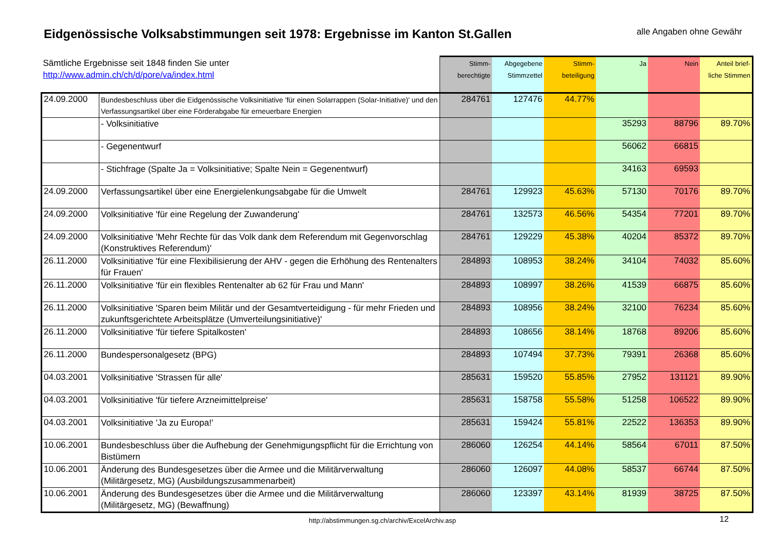Eidgenössische Volksabstimmungen seit 1978: Ergebnisse im Kanton St.Gallen
alle Angaben ohne Gewähr
| Sämtliche Ergebnisse seit 1848 finden Sie unter http://www.admin.ch/ch/d/pore/va/index.html | | Stimm- berechtigte | Abgegebene Stimmzettel | Stimm- beteiligung | Ja | Nein | Anteil brief- liche Stimmen |
| --- | --- | --- | --- | --- | --- | --- | --- |
| 24.09.2000 | Bundesbeschluss über die Eidgenössische Volksinitiative 'für einen Solarrappen (Solar-Initiative)' und den Verfassungsartikel über eine Förderabgabe für erneuerbare Energien | 284761 | 127476 | 44.77% | | | |
| | - Volksinitiative | | | | 35293 | 88796 | 89.70% |
| | - Gegenentwurf | | | | 56062 | 66815 | |
| | - Stichfrage (Spalte Ja = Volksinitiative; Spalte Nein = Gegenentwurf) | | | | 34163 | 69593 | |
| 24.09.2000 | Verfassungsartikel über eine Energielenkungsabgabe für die Umwelt | 284761 | 129923 | 45.63% | 57130 | 70176 | 89.70% |
| 24.09.2000 | Volksinitiative 'für eine Regelung der Zuwanderung' | 284761 | 132573 | 46.56% | 54354 | 77201 | 89.70% |
| 24.09.2000 | Volksinitiative 'Mehr Rechte für das Volk dank dem Referendum mit Gegenvorschlag (Konstruktives Referendum)' | 284761 | 129229 | 45.38% | 40204 | 85372 | 89.70% |
| 26.11.2000 | Volksinitiative 'für eine Flexibilisierung der AHV - gegen die Erhöhung des Rentenalters für Frauen' | 284893 | 108953 | 38.24% | 34104 | 74032 | 85.60% |
| 26.11.2000 | Volksinitiative 'für ein flexibles Rentenalter ab 62 für Frau und Mann' | 284893 | 108997 | 38.26% | 41539 | 66875 | 85.60% |
| 26.11.2000 | Volksinitiative 'Sparen beim Militär und der Gesamtverteidigung - für mehr Frieden und zukunftsgerichtete Arbeitsplätze (Umverteilungsinitiative)' | 284893 | 108956 | 38.24% | 32100 | 76234 | 85.60% |
| 26.11.2000 | Volksinitiative 'für tiefere Spitalkosten' | 284893 | 108656 | 38.14% | 18768 | 89206 | 85.60% |
| 26.11.2000 | Bundespersonalgesetz (BPG) | 284893 | 107494 | 37.73% | 79391 | 26368 | 85.60% |
| 04.03.2001 | Volksinitiative 'Strassen für alle' | 285631 | 159520 | 55.85% | 27952 | 131121 | 89.90% |
| 04.03.2001 | Volksinitiative 'für tiefere Arzneimittelpreise' | 285631 | 158758 | 55.58% | 51258 | 106522 | 89.90% |
| 04.03.2001 | Volksinitiative 'Ja zu Europa!' | 285631 | 159424 | 55.81% | 22522 | 136353 | 89.90% |
| 10.06.2001 | Bundesbeschluss über die Aufhebung der Genehmigungspflicht für die Errichtung von Bistümern | 286060 | 126254 | 44.14% | 58564 | 67011 | 87.50% |
| 10.06.2001 | Änderung des Bundesgesetzes über die Armee und die Militärverwaltung (Militärgesetz, MG) (Ausbildungszusammenarbeit) | 286060 | 126097 | 44.08% | 58537 | 66744 | 87.50% |
| 10.06.2001 | Änderung des Bundesgesetzes über die Armee und die Militärverwaltung (Militärgesetz, MG) (Bewaffnung) | 286060 | 123397 | 43.14% | 81939 | 38725 | 87.50% |
http://abstimmungen.sg.ch/archiv/ExcelArchiv.asp
12